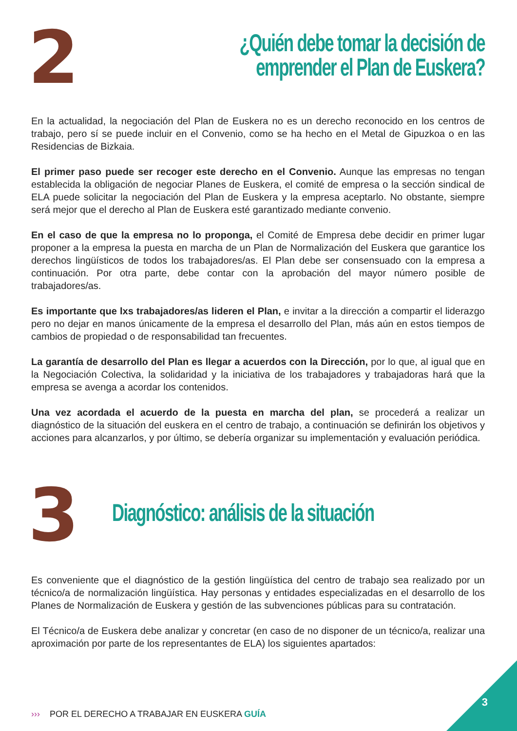2
¿Quién debe tomar la decisión de emprender el Plan de Euskera?
En la actualidad, la negociación del Plan de Euskera no es un derecho reconocido en los centros de trabajo, pero sí se puede incluir en el Convenio, como se ha hecho en el Metal de Gipuzkoa o en las Residencias de Bizkaia.
El primer paso puede ser recoger este derecho en el Convenio. Aunque las empresas no tengan establecida la obligación de negociar Planes de Euskera, el comité de empresa o la sección sindical de ELA puede solicitar la negociación del Plan de Euskera y la empresa aceptarlo. No obstante, siempre será mejor que el derecho al Plan de Euskera esté garantizado mediante convenio.
En el caso de que la empresa no lo proponga, el Comité de Empresa debe decidir en primer lugar proponer a la empresa la puesta en marcha de un Plan de Normalización del Euskera que garantice los derechos lingüísticos de todos los trabajadores/as. El Plan debe ser consensuado con la empresa a continuación. Por otra parte, debe contar con la aprobación del mayor número posible de trabajadores/as.
Es importante que lxs trabajadores/as lideren el Plan, e invitar a la dirección a compartir el liderazgo pero no dejar en manos únicamente de la empresa el desarrollo del Plan, más aún en estos tiempos de cambios de propiedad o de responsabilidad tan frecuentes.
La garantía de desarrollo del Plan es llegar a acuerdos con la Dirección, por lo que, al igual que en la Negociación Colectiva, la solidaridad y la iniciativa de los trabajadores y trabajadoras hará que la empresa se avenga a acordar los contenidos.
Una vez acordada el acuerdo de la puesta en marcha del plan, se procederá a realizar un diagnóstico de la situación del euskera en el centro de trabajo, a continuación se definirán los objetivos y acciones para alcanzarlos, y por último, se debería organizar su implementación y evaluación periódica.
3
Diagnóstico: análisis de la situación
Es conveniente que el diagnóstico de la gestión lingüística del centro de trabajo sea realizado por un técnico/a de normalización lingüística. Hay personas y entidades especializadas en el desarrollo de los Planes de Normalización de Euskera y gestión de las subvenciones públicas para su contratación.
El Técnico/a de Euskera debe analizar y concretar (en caso de no disponer de un técnico/a, realizar una aproximación por parte de los representantes de ELA) los siguientes apartados:
››› POR EL DERECHO A TRABAJAR EN EUSKERA GUÍA
3